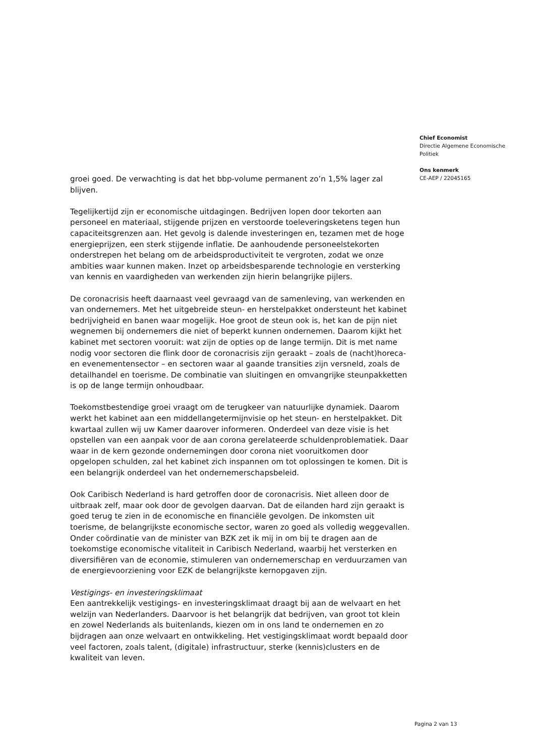groei goed. De verwachting is dat het bbp-volume permanent zo’n 1,5% lager zal blijven.
Tegelijkertijd zijn er economische uitdagingen. Bedrijven lopen door tekorten aan personeel en materiaal, stijgende prijzen en verstoorde toeleveringsketens tegen hun capaciteitsgrenzen aan. Het gevolg is dalende investeringen en, tezamen met de hoge energieprijzen, een sterk stijgende inflatie. De aanhoudende personeelstekorten onderstrepen het belang om de arbeidsproductiviteit te vergroten, zodat we onze ambities waar kunnen maken. Inzet op arbeidsbesparende technologie en versterking van kennis en vaardigheden van werkenden zijn hierin belangrijke pijlers.
De coronacrisis heeft daarnaast veel gevraagd van de samenleving, van werkenden en van ondernemers. Met het uitgebreide steun- en herstelpakket ondersteunt het kabinet bedrijvigheid en banen waar mogelijk. Hoe groot de steun ook is, het kan de pijn niet wegnemen bij ondernemers die niet of beperkt kunnen ondernemen. Daarom kijkt het kabinet met sectoren vooruit: wat zijn de opties op de lange termijn. Dit is met name nodig voor sectoren die flink door de coronacrisis zijn geraakt – zoals de (nacht)horeca- en evenementensector – en sectoren waar al gaande transities zijn versneld, zoals de detailhandel en toerisme. De combinatie van sluitingen en omvangrijke steunpakketten is op de lange termijn onhoudbaar.
Toekomstbestendige groei vraagt om de terugkeer van natuurlijke dynamiek. Daarom werkt het kabinet aan een middellangetermijnvisie op het steun- en herstelpakket. Dit kwartaal zullen wij uw Kamer daarover informeren. Onderdeel van deze visie is het opstellen van een aanpak voor de aan corona gerelateerde schuldenproblematiek. Daar waar in de kern gezonde ondernemingen door corona niet vooruitkomen door opgelopen schulden, zal het kabinet zich inspannen om tot oplossingen te komen. Dit is een belangrijk onderdeel van het ondernemerschapsbeleid.
Ook Caribisch Nederland is hard getroffen door de coronacrisis. Niet alleen door de uitbraak zelf, maar ook door de gevolgen daarvan. Dat de eilanden hard zijn geraakt is goed terug te zien in de economische en financiële gevolgen. De inkomsten uit toerisme, de belangrijkste economische sector, waren zo goed als volledig weggevallen. Onder coördinatie van de minister van BZK zet ik mij in om bij te dragen aan de toekomstige economische vitaliteit in Caribisch Nederland, waarbij het versterken en diversifiëren van de economie, stimuleren van ondernemerschap en verduurzamen van de energievoorziening voor EZK de belangrijkste kernopgaven zijn.
Vestigings- en investeringsklimaat
Een aantrekkelijk vestigings- en investeringsklimaat draagt bij aan de welvaart en het welzijn van Nederlanders. Daarvoor is het belangrijk dat bedrijven, van groot tot klein en zowel Nederlands als buitenlands, kiezen om in ons land te ondernemen en zo bijdragen aan onze welvaart en ontwikkeling. Het vestigingsklimaat wordt bepaald door veel factoren, zoals talent, (digitale) infrastructuur, sterke (kennis)clusters en de kwaliteit van leven.
Chief Economist
Directie Algemene Economische Politiek
Ons kenmerk
CE-AEP / 22045165
Pagina 2 van 13